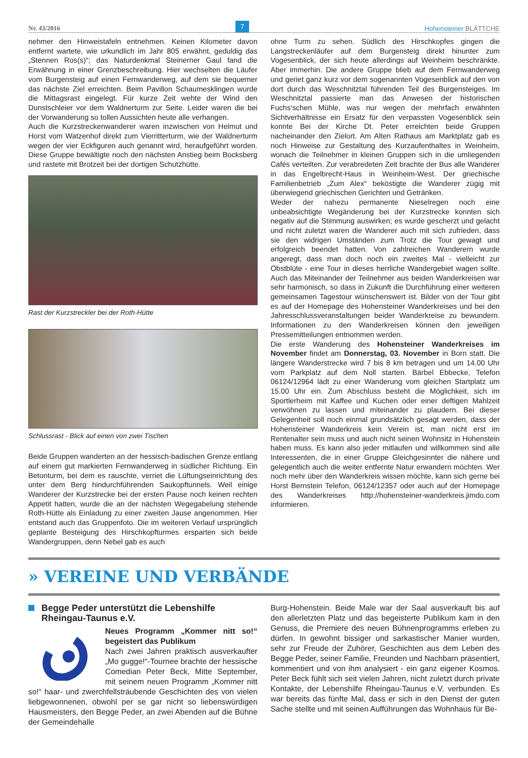Nr. 43/2016 7 Hohensteiner BLÄTTCHE
nehmer den Hinweistafeln entnehmen. Keinen Kilometer davon entfernt wartete, wie urkundlich im Jahr 805 erwähnt, geduldig das „Stennen Ros(s)“; das Naturdenkmal Steinerner Gaul fand die Erwähnung in einer Grenzbeschreibung. Hier wechselten die Läufer vom Burgensteig auf einen Fernwanderweg, auf dem sie bequemer das nächste Ziel erreichten. Beim Pavillon Schaumesklingen wurde die Mittagsrast eingelegt. Für kurze Zeit wehte der Wind den Dunstschleier vor dem Waldnerturm zur Seite. Leider waren die bei der Vorwanderung so tollen Aussichten heute alle verhangen.
Auch die Kurzstreckenwanderer waren inzwischen von Helmut und Horst vom Watzenhof direkt zum Vierritterturm, wie der Waldnerturm wegen der vier Eckfiguren auch genannt wird, heraufgeführt worden. Diese Gruppe bewältigte noch den nächsten Anstieg beim Bocksberg und rastete mit Brotzeit bei der dortigen Schutzhütte.
Rast der Kurzstreckler bei der Roth-Hütte
Schlussrast - Blick auf einen von zwei Tischen
Beide Gruppen wanderten an der hessisch-badischen Grenze entlang auf einem gut markierten Fernwanderweg in südlicher Richtung. Ein Betonturm, bei dem es rauschte, verriet die Lüftungseinrichtung des unter dem Berg hindurchführenden Saukopftunnels. Weil einige Wanderer der Kurzstrecke bei der ersten Pause noch keinen rechten Appetit hatten, wurde die an der nächsten Wegegabelung stehende Roth-Hütte als Einladung zu einer zweiten Jause angenommen. Hier entstand auch das Gruppenfoto. Die im weiteren Verlauf ursprünglich geplante Besteigung des Hirschkopfturmes ersparten sich beide Wandergruppen, denn Nebel gab es auch
ohne Turm zu sehen. Südlich des Hirschkopfes gingen die Langstreckenläufer auf dem Burgensteig direkt hinunter zum Vogesenblick, der sich heute allerdings auf Weinheim beschränkte. Aber immerhin. Die andere Gruppe blieb auf dem Fernwanderweg und geriet ganz kurz vor dem sogenannten Vogesenblick auf den von dort durch das Weschnitztal führenden Teil des Burgensteiges. Im Weschnitztal passierte man das Anwesen der historischen Fuchs‘schen Mühle, was nur wegen der mehrfach erwähnten Sichtverhältnisse ein Ersatz für den verpassten Vogesenblick sein konnte Bei der Kirche Dt. Peter erreichten beide Gruppen nacheinander den Zielort. Am Alten Rathaus am Marktplatz gab es noch Hinweise zur Gestaltung des Kurzaufenthaltes in Weinheim, wonach die Teilnehmer in kleinen Gruppen sich in die umliegenden Cafés verteilten. Zur verabredeten Zeit brachte der Bus alle Wanderer in das Engelbrecht-Haus in Weinheim-West. Der griechische Familienbetrieb „Zum Alex“ beköstigte die Wanderer zügig mit überwiegend griechischen Gerichten und Getränken.
Weder der nahezu permanente Nieselregen noch eine unbeabsichtigte Wegänderung bei der Kurzstrecke konnten sich negativ auf die Stimmung auswirken; es wurde gescherzt und gelacht und nicht zuletzt waren die Wanderer auch mit sich zufrieden, dass sie den widrigen Umständen zum Trotz die Tour gewagt und erfolgreich beendet hatten. Von zahlreichen Wanderern wurde angeregt, dass man doch noch ein zweites Mal - vielleicht zur Obstblüte - eine Tour in dieses herrliche Wandergebiet wagen sollte. Auch das Miteinander der Teilnehmer aus beiden Wanderkreisen war sehr harmonisch, so dass in Zukunft die Durchführung einer weiteren gemeinsamen Tagestour wünschenswert ist. Bilder von der Tour gibt es auf der Homepage des Hohensteiner Wanderkreises und bei den Jahresschlussveranstaltungen beider Wanderkreise zu bewundern. Informationen zu den Wanderkreisen können den jeweiligen Pressemitteilungen entnommen werden.
Die erste Wanderung des Hohensteiner Wanderkreises im November findet am Donnerstag, 03. November in Born statt. Die längere Wanderstrecke wird 7 bis 8 km betragen und um 14.00 Uhr vom Parkplatz auf dem Noll starten. Bärbel Ebbecke, Telefon 06124/12964 lädt zu einer Wanderung vom gleichen Startplatz um 15.00 Uhr ein. Zum Abschluss besteht die Möglichkeit, sich im Sportlerheim mit Kaffee und Kuchen oder einer deftigen Mahlzeit verwöhnen zu lassen und miteinander zu plaudern. Bei dieser Gelegenheit soll noch einmal grundsätzlich gesagt werden, dass der Hohensteiner Wanderkreis kein Verein ist, man nicht erst im Rentenalter sein muss und auch nicht seinen Wohnsitz in Hohenstein haben muss. Es kann also jeder mitlaufen und willkommen sind alle Interessenten, die in einer Gruppe Gleichgesinnter die nähere und gelegentlich auch die weiter entfernte Natur erwandern möchten. Wer noch mehr über den Wanderkreis wissen möchte, kann sich gerne bei Horst Bernstein Telefon, 06124/12357 oder auch auf der Homepage des Wanderkreises http://hohensteiner-wanderkreis.jimdo.com informieren.
» VEREINE UND VERBÄNDE
Begge Peder unterstützt die Lebenshilfe
Rheingau-Taunus e.V.
Neues Programm „Kommer nitt so!“ begeistert das Publikum
Nach zwei Jahren praktisch ausverkaufter „Mo gugge!“-Tournee brachte der hessische Comedian Peter Beck, Mitte September, mit seinem neuen Programm „Kommer nitt so!“ haar- und zwerchfellsträubende Geschichten des von vielen liebgewonnenen, obwohl per se gar nicht so liebenswürdigen Hausmeisters, den Begge Peder, an zwei Abenden auf die Bühne der Gemeindehalle
Burg-Hohenstein. Beide Male war der Saal ausverkauft bis auf den allerletzten Platz und das begeisterte Publikum kam in den Genuss, die Premiere des neuen Bühnenprogramms erleben zu dürfen. In gewohnt bissiger und sarkastischer Manier wurden, sehr zur Freude der Zuhörer, Geschichten aus dem Leben des Begge Peder, seiner Familie, Freunden und Nachbarn präsentiert, kommentiert und von ihm analysiert - ein ganz eigener Kosmos. Peter Beck fühlt sich seit vielen Jahren, nicht zuletzt durch private Kontakte, der Lebenshilfe Rheingau-Taunus e.V. verbunden. Es war bereits das fünfte Mal, dass er sich in den Dienst der guten Sache stellte und mit seinen Aufführungen das Wohnhaus für Be-